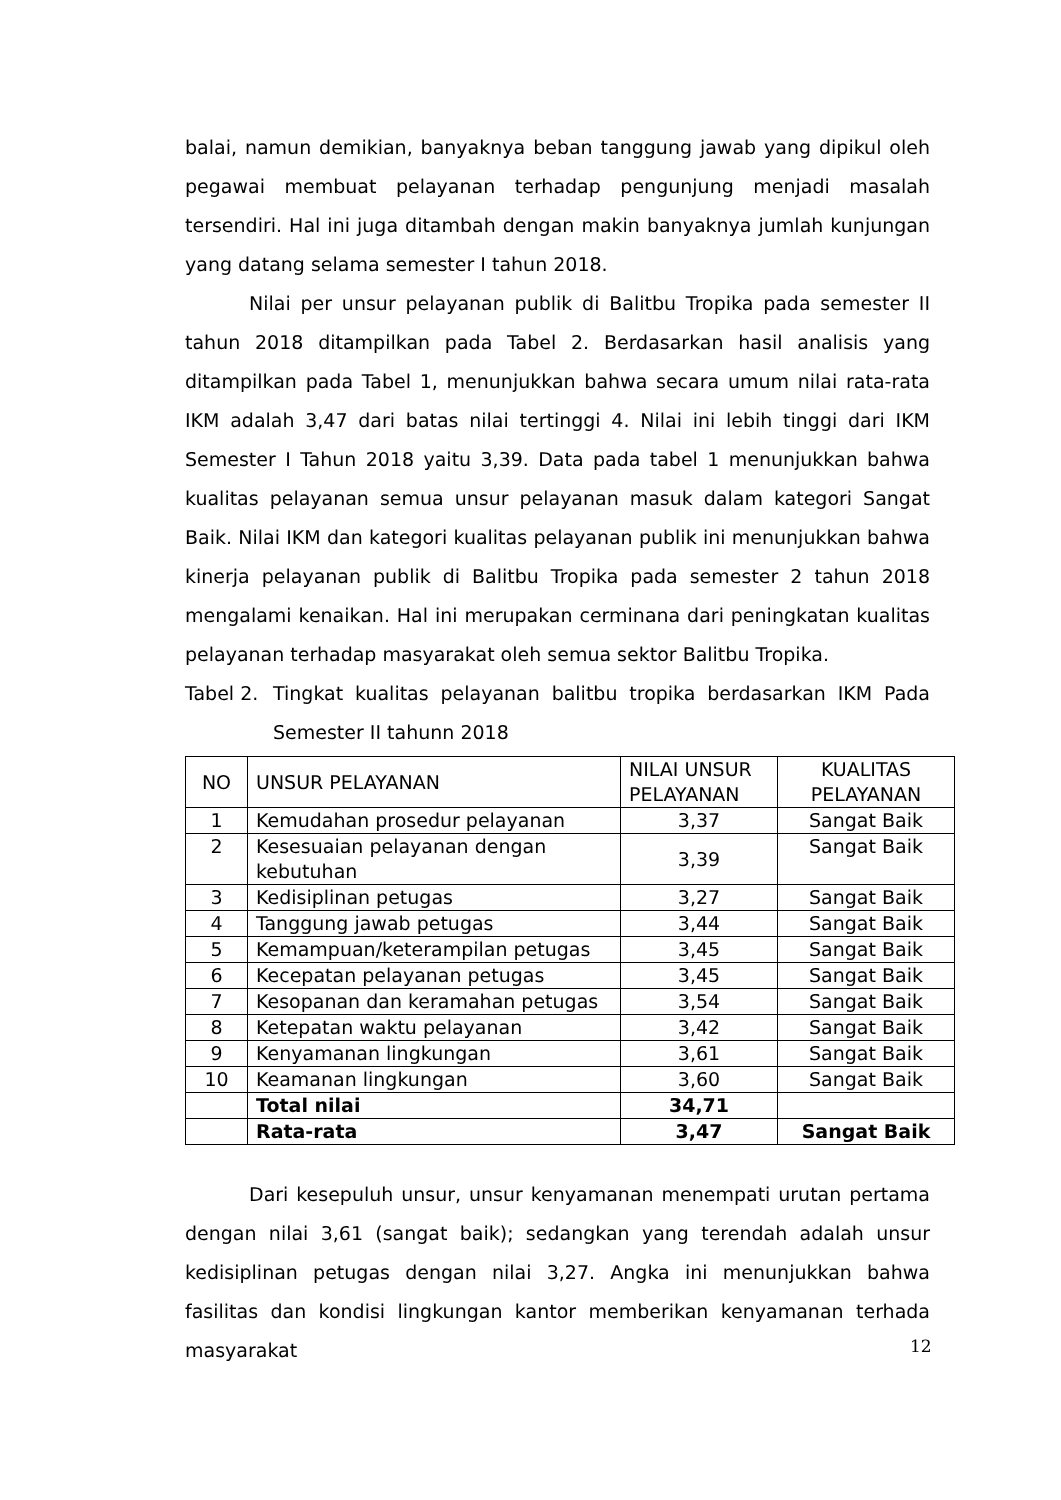balai, namun demikian, banyaknya beban tanggung jawab yang dipikul oleh pegawai membuat pelayanan terhadap pengunjung menjadi masalah tersendiri. Hal ini juga ditambah dengan makin banyaknya jumlah kunjungan yang datang selama semester I tahun 2018.
Nilai per unsur pelayanan publik di Balitbu Tropika pada semester II tahun 2018 ditampilkan pada Tabel 2. Berdasarkan hasil analisis yang ditampilkan pada Tabel 1, menunjukkan bahwa secara umum nilai rata-rata IKM adalah 3,47 dari batas nilai tertinggi 4. Nilai ini lebih tinggi dari IKM Semester I Tahun 2018 yaitu 3,39. Data pada tabel 1 menunjukkan bahwa kualitas pelayanan semua unsur pelayanan masuk dalam kategori Sangat Baik. Nilai IKM dan kategori kualitas pelayanan publik ini menunjukkan bahwa kinerja pelayanan publik di Balitbu Tropika pada semester 2 tahun 2018 mengalami kenaikan. Hal ini merupakan cerminana dari peningkatan kualitas pelayanan terhadap masyarakat oleh semua sektor Balitbu Tropika.
Tabel 2. Tingkat kualitas pelayanan balitbu tropika berdasarkan IKM Pada Semester II tahunn 2018
| NO | UNSUR PELAYANAN | NILAI UNSUR PELAYANAN | KUALITAS PELAYANAN |
| --- | --- | --- | --- |
| 1 | Kemudahan prosedur pelayanan | 3,37 | Sangat Baik |
| 2 | Kesesuaian pelayanan dengan kebutuhan | 3,39 | Sangat Baik |
| 3 | Kedisiplinan petugas | 3,27 | Sangat Baik |
| 4 | Tanggung jawab petugas | 3,44 | Sangat Baik |
| 5 | Kemampuan/keterampilan petugas | 3,45 | Sangat Baik |
| 6 | Kecepatan pelayanan petugas | 3,45 | Sangat Baik |
| 7 | Kesopanan dan keramahan petugas | 3,54 | Sangat Baik |
| 8 | Ketepatan waktu pelayanan | 3,42 | Sangat Baik |
| 9 | Kenyamanan lingkungan | 3,61 | Sangat Baik |
| 10 | Keamanan lingkungan | 3,60 | Sangat Baik |
| | Total nilai | 34,71 | |
| | Rata-rata | 3,47 | Sangat Baik |
Dari kesepuluh unsur, unsur kenyamanan menempati urutan pertama dengan nilai 3,61 (sangat baik); sedangkan yang terendah adalah unsur kedisiplinan petugas dengan nilai 3,27. Angka ini menunjukkan bahwa fasilitas dan kondisi lingkungan kantor memberikan kenyamanan terhada masyarakat
12